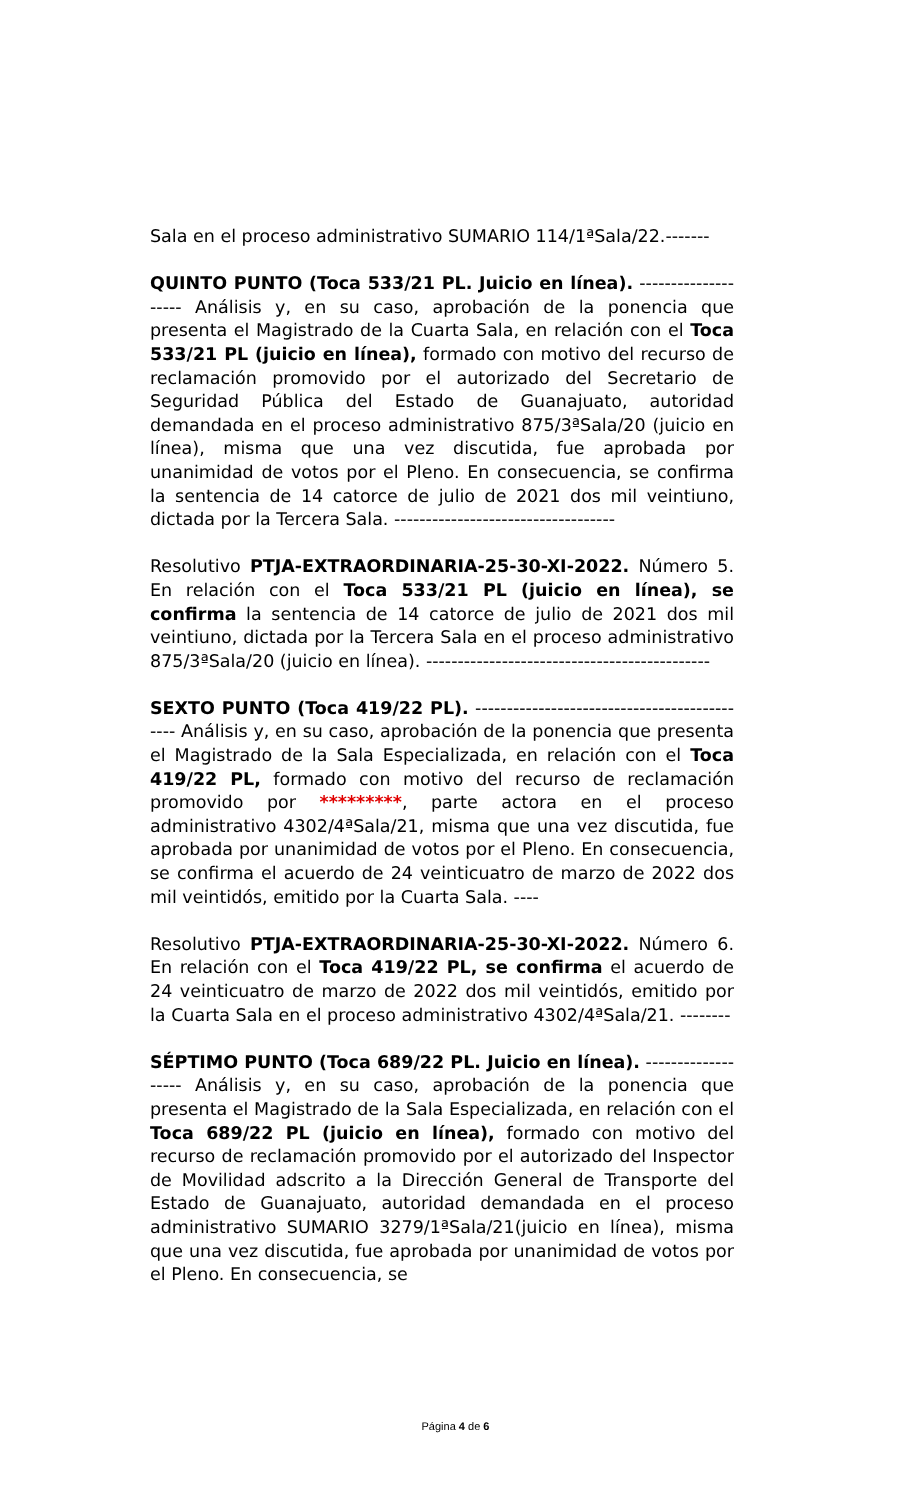Sala en el proceso administrativo SUMARIO 114/1ªSala/22.-------
QUINTO PUNTO (Toca 533/21 PL. Juicio en línea). -------------------- Análisis y, en su caso, aprobación de la ponencia que presenta el Magistrado de la Cuarta Sala, en relación con el Toca 533/21 PL (juicio en línea), formado con motivo del recurso de reclamación promovido por el autorizado del Secretario de Seguridad Pública del Estado de Guanajuato, autoridad demandada en el proceso administrativo 875/3ªSala/20 (juicio en línea), misma que una vez discutida, fue aprobada por unanimidad de votos por el Pleno. En consecuencia, se confirma la sentencia de 14 catorce de julio de 2021 dos mil veintiuno, dictada por la Tercera Sala. -----------------------------------
Resolutivo PTJA-EXTRAORDINARIA-25-30-XI-2022. Número 5. En relación con el Toca 533/21 PL (juicio en línea), se confirma la sentencia de 14 catorce de julio de 2021 dos mil veintiuno, dictada por la Tercera Sala en el proceso administrativo 875/3ªSala/20 (juicio en línea). ---------------------------------------------
SEXTO PUNTO (Toca 419/22 PL). --------------------------------------------- Análisis y, en su caso, aprobación de la ponencia que presenta el Magistrado de la Sala Especializada, en relación con el Toca 419/22 PL, formado con motivo del recurso de reclamación promovido por *********, parte actora en el proceso administrativo 4302/4ªSala/21, misma que una vez discutida, fue aprobada por unanimidad de votos por el Pleno. En consecuencia, se confirma el acuerdo de 24 veinticuatro de marzo de 2022 dos mil veintidós, emitido por la Cuarta Sala. ----
Resolutivo PTJA-EXTRAORDINARIA-25-30-XI-2022. Número 6. En relación con el Toca 419/22 PL, se confirma el acuerdo de 24 veinticuatro de marzo de 2022 dos mil veintidós, emitido por la Cuarta Sala en el proceso administrativo 4302/4ªSala/21. --------
SÉPTIMO PUNTO (Toca 689/22 PL. Juicio en línea). ------------------- Análisis y, en su caso, aprobación de la ponencia que presenta el Magistrado de la Sala Especializada, en relación con el Toca 689/22 PL (juicio en línea), formado con motivo del recurso de reclamación promovido por el autorizado del Inspector de Movilidad adscrito a la Dirección General de Transporte del Estado de Guanajuato, autoridad demandada en el proceso administrativo SUMARIO 3279/1ªSala/21(juicio en línea), misma que una vez discutida, fue aprobada por unanimidad de votos por el Pleno. En consecuencia, se
Página 4 de 6